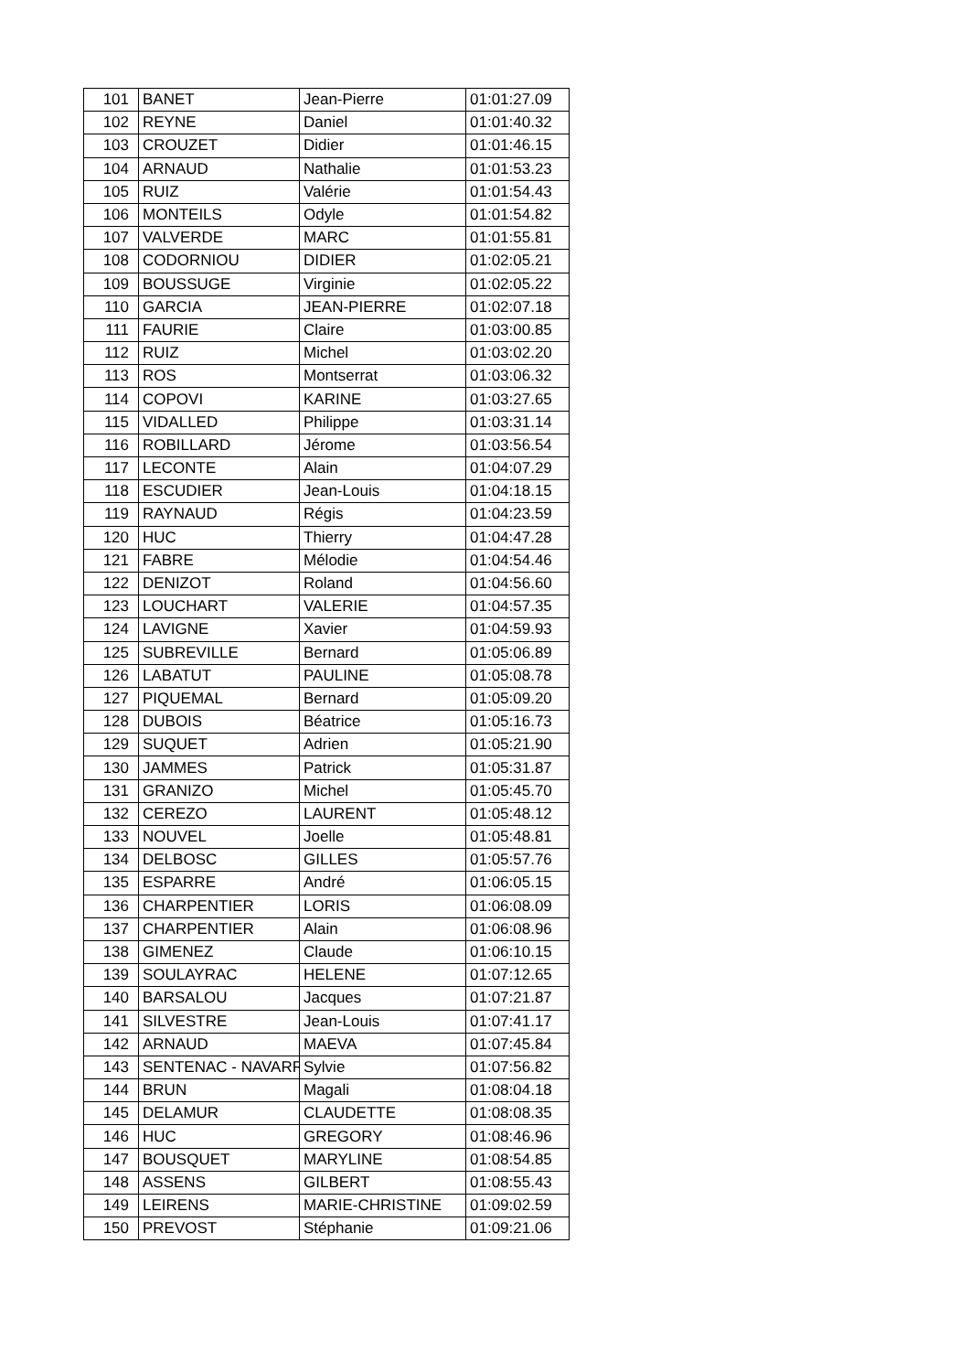| 101 | BANET | Jean-Pierre | 01:01:27.09 |
| 102 | REYNE | Daniel | 01:01:40.32 |
| 103 | CROUZET | Didier | 01:01:46.15 |
| 104 | ARNAUD | Nathalie | 01:01:53.23 |
| 105 | RUIZ | Valérie | 01:01:54.43 |
| 106 | MONTEILS | Odyle | 01:01:54.82 |
| 107 | VALVERDE | MARC | 01:01:55.81 |
| 108 | CODORNIOU | DIDIER | 01:02:05.21 |
| 109 | BOUSSUGE | Virginie | 01:02:05.22 |
| 110 | GARCIA | JEAN-PIERRE | 01:02:07.18 |
| 111 | FAURIE | Claire | 01:03:00.85 |
| 112 | RUIZ | Michel | 01:03:02.20 |
| 113 | ROS | Montserrat | 01:03:06.32 |
| 114 | COPOVI | KARINE | 01:03:27.65 |
| 115 | VIDALLED | Philippe | 01:03:31.14 |
| 116 | ROBILLARD | Jérome | 01:03:56.54 |
| 117 | LECONTE | Alain | 01:04:07.29 |
| 118 | ESCUDIER | Jean-Louis | 01:04:18.15 |
| 119 | RAYNAUD | Régis | 01:04:23.59 |
| 120 | HUC | Thierry | 01:04:47.28 |
| 121 | FABRE | Mélodie | 01:04:54.46 |
| 122 | DENIZOT | Roland | 01:04:56.60 |
| 123 | LOUCHART | VALERIE | 01:04:57.35 |
| 124 | LAVIGNE | Xavier | 01:04:59.93 |
| 125 | SUBREVILLE | Bernard | 01:05:06.89 |
| 126 | LABATUT | PAULINE | 01:05:08.78 |
| 127 | PIQUEMAL | Bernard | 01:05:09.20 |
| 128 | DUBOIS | Béatrice | 01:05:16.73 |
| 129 | SUQUET | Adrien | 01:05:21.90 |
| 130 | JAMMES | Patrick | 01:05:31.87 |
| 131 | GRANIZO | Michel | 01:05:45.70 |
| 132 | CEREZO | LAURENT | 01:05:48.12 |
| 133 | NOUVEL | Joelle | 01:05:48.81 |
| 134 | DELBOSC | GILLES | 01:05:57.76 |
| 135 | ESPARRE | André | 01:06:05.15 |
| 136 | CHARPENTIER | LORIS | 01:06:08.09 |
| 137 | CHARPENTIER | Alain | 01:06:08.96 |
| 138 | GIMENEZ | Claude | 01:06:10.15 |
| 139 | SOULAYRAC | HELENE | 01:07:12.65 |
| 140 | BARSALOU | Jacques | 01:07:21.87 |
| 141 | SILVESTRE | Jean-Louis | 01:07:41.17 |
| 142 | ARNAUD | MAEVA | 01:07:45.84 |
| 143 | SENTENAC - NAVARR | Sylvie | 01:07:56.82 |
| 144 | BRUN | Magali | 01:08:04.18 |
| 145 | DELAMUR | CLAUDETTE | 01:08:08.35 |
| 146 | HUC | GREGORY | 01:08:46.96 |
| 147 | BOUSQUET | MARYLINE | 01:08:54.85 |
| 148 | ASSENS | GILBERT | 01:08:55.43 |
| 149 | LEIRENS | MARIE-CHRISTINE | 01:09:02.59 |
| 150 | PREVOST | Stéphanie | 01:09:21.06 |